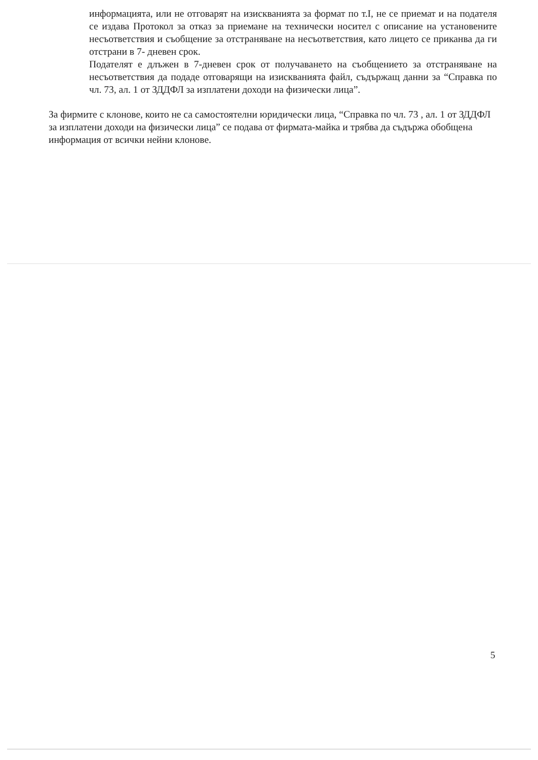информацията, или не отговарят на изискванията за формат по т.I, не се приемат и на подателя се издава Протокол за отказ за приемане на технически носител с описание на установените несъответствия и съобщение за отстраняване на несъответствия, като лицето се приканва да ги отстрани в 7- дневен срок.
Подателят е длъжен в 7-дневен срок от получаването на съобщението за отстраняване на несъответствия да подаде отговарящи на изискванията файл, съдържащ данни за “Справка по чл. 73, ал. 1 от ЗДДФЛ за изплатени доходи на физически лица”.
За фирмите с клонове, които не са самостоятелни юридически лица, “Справка по чл. 73 , ал. 1 от ЗДДФЛ за изплатени доходи на физически лица” се подава от фирмата-майка и трябва да съдържа обобщена информация от всички нейни клонове.
5